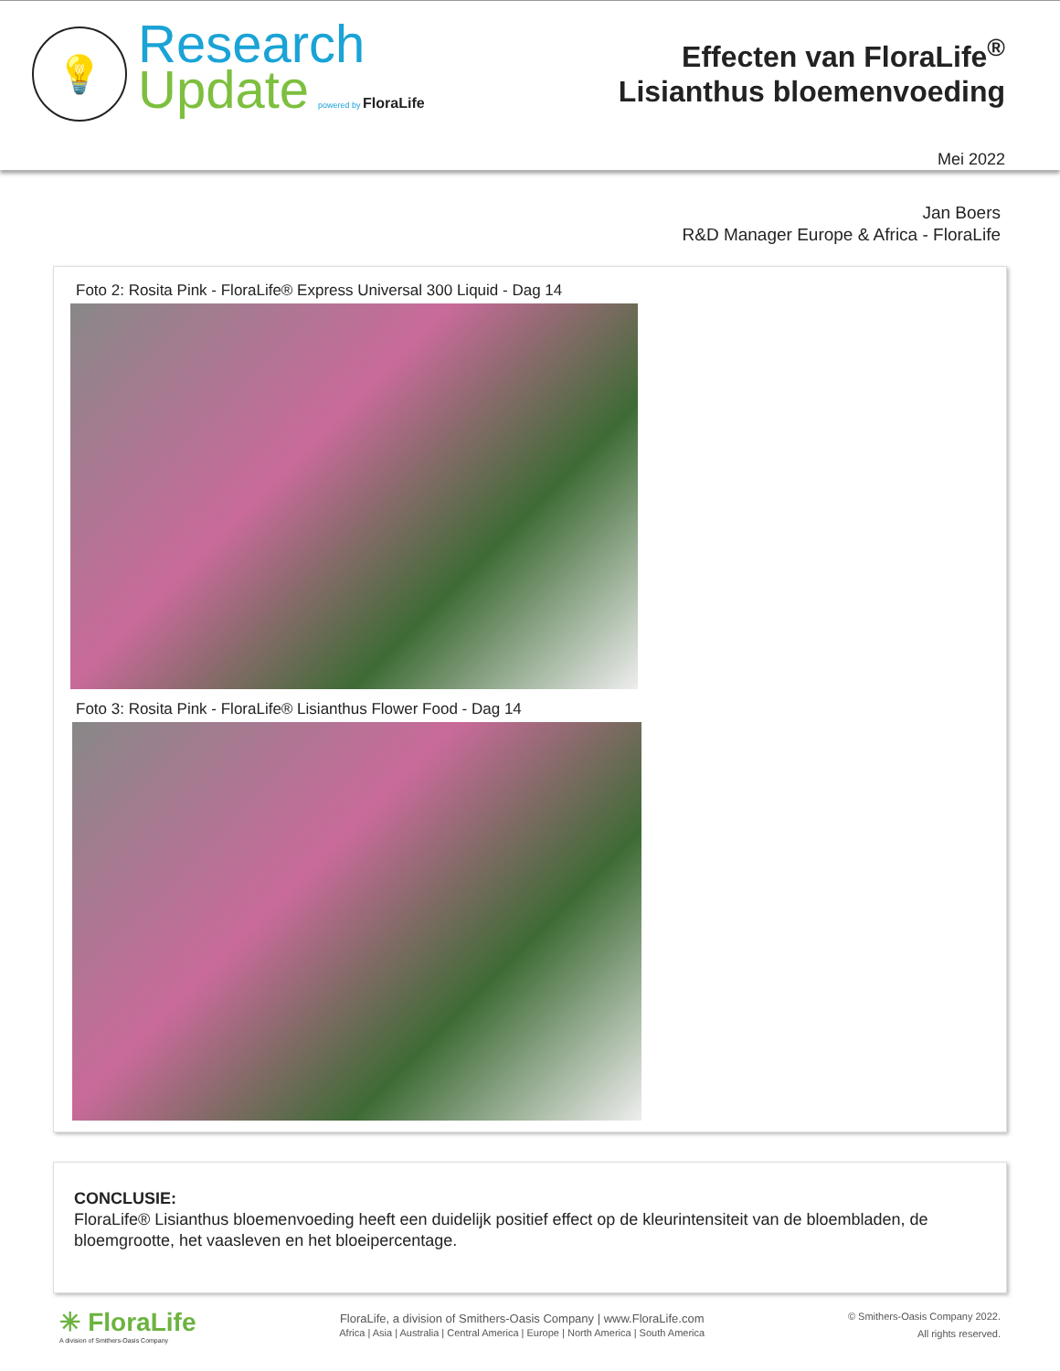💡
Research
Update powered by FloraLife
Effecten van FloraLife<sup>®</sup>
Lisianthus bloemenvoeding
Mei 2022
Jan Boers
R&D Manager Europe & Africa - FloraLife
Foto 2: Rosita Pink - FloraLife® Express Universal 300 Liquid - Dag 14
Foto 3: Rosita Pink - FloraLife® Lisianthus Flower Food - Dag 14
CONCLUSIE:
FloraLife® Lisianthus bloemenvoeding heeft een duidelijk positief effect op de kleurintensiteit van de bloembladen, de bloemgrootte, het vaasleven en het bloeipercentage.
✳ FloraLife
A division of Smithers-Oasis Company
FloraLife, a division of Smithers-Oasis Company | www.FloraLife.com
Africa | Asia | Australia | Central America | Europe | North America | South America
© Smithers-Oasis Company 2022.
All rights reserved.